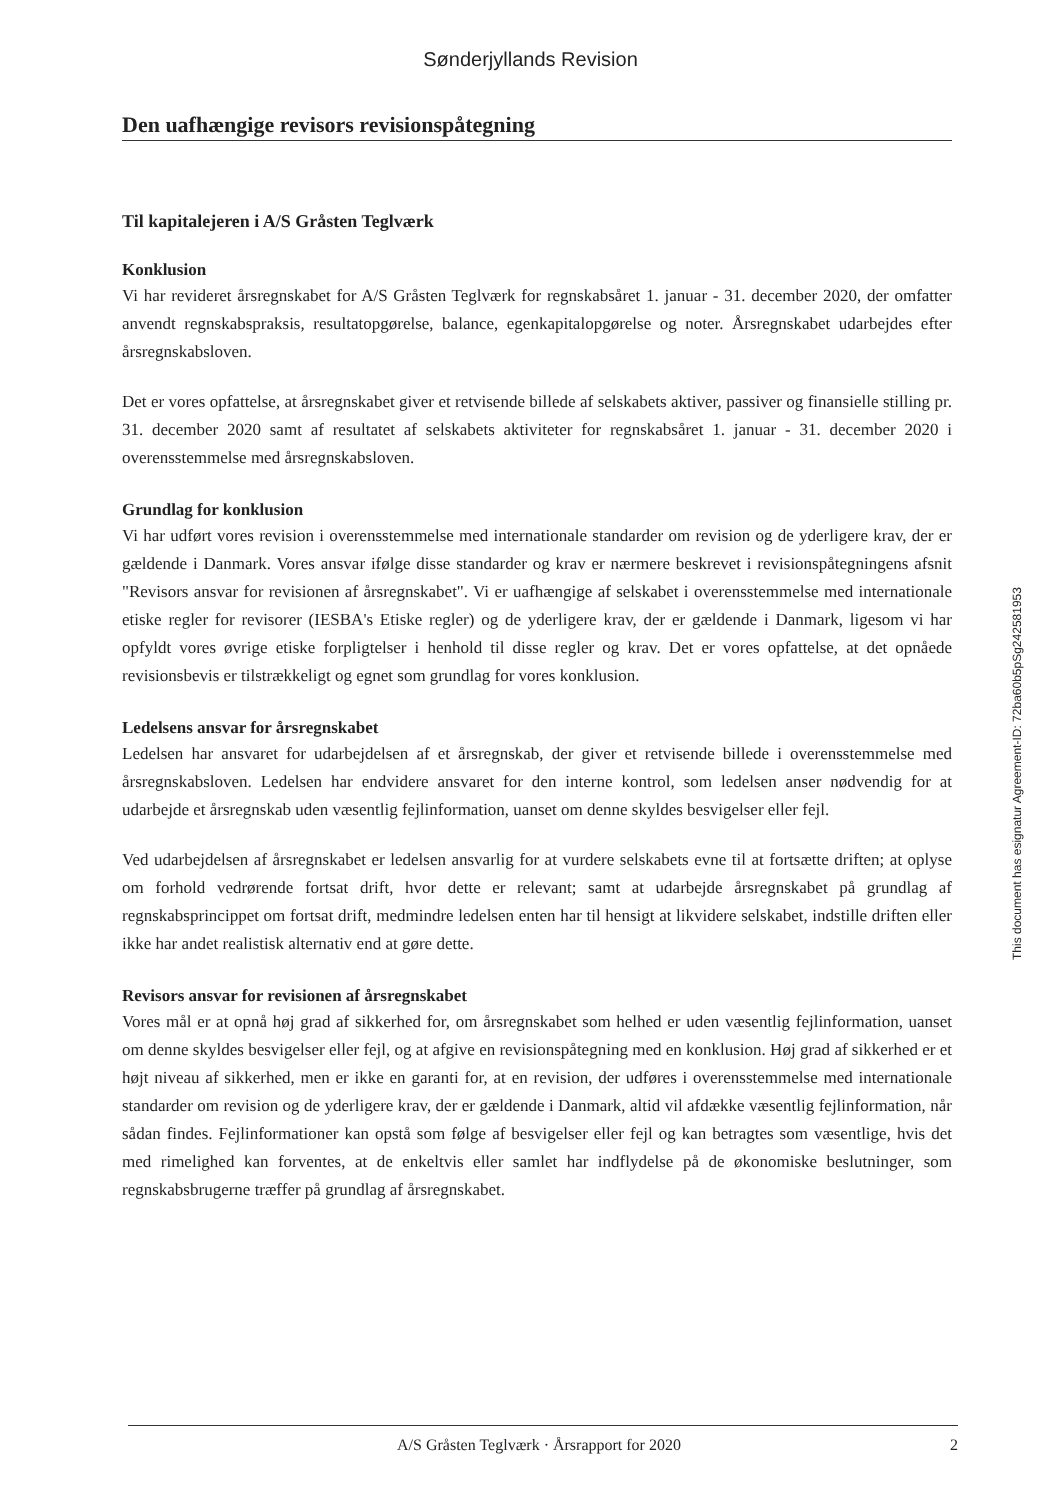Sønderjyllands Revision
Den uafhængige revisors revisionspåtegning
Til kapitalejeren i A/S Gråsten Teglværk
Konklusion
Vi har revideret årsregnskabet for A/S Gråsten Teglværk for regnskabsåret 1. januar - 31. december 2020, der omfatter anvendt regnskabspraksis, resultatopgørelse, balance, egenkapitalopgørelse og noter. Årsregnskabet udarbejdes efter årsregnskabsloven.
Det er vores opfattelse, at årsregnskabet giver et retvisende billede af selskabets aktiver, passiver og finansielle stilling pr. 31. december 2020 samt af resultatet af selskabets aktiviteter for regnskabsåret 1. januar - 31. december 2020 i overensstemmelse med årsregnskabsloven.
Grundlag for konklusion
Vi har udført vores revision i overensstemmelse med internationale standarder om revision og de yderligere krav, der er gældende i Danmark. Vores ansvar ifølge disse standarder og krav er nærmere beskrevet i revisionspåtegningens afsnit "Revisors ansvar for revisionen af årsregnskabet". Vi er uafhængige af selskabet i overensstemmelse med internationale etiske regler for revisorer (IESBA's Etiske regler) og de yderligere krav, der er gældende i Danmark, ligesom vi har opfyldt vores øvrige etiske forpligtelser i henhold til disse regler og krav. Det er vores opfattelse, at det opnåede revisionsbevis er tilstrækkeligt og egnet som grundlag for vores konklusion.
Ledelsens ansvar for årsregnskabet
Ledelsen har ansvaret for udarbejdelsen af et årsregnskab, der giver et retvisende billede i overensstemmelse med årsregnskabsloven. Ledelsen har endvidere ansvaret for den interne kontrol, som ledelsen anser nødvendig for at udarbejde et årsregnskab uden væsentlig fejlinformation, uanset om denne skyldes besvigelser eller fejl.
Ved udarbejdelsen af årsregnskabet er ledelsen ansvarlig for at vurdere selskabets evne til at fortsætte driften; at oplyse om forhold vedrørende fortsat drift, hvor dette er relevant; samt at udarbejde årsregnskabet på grundlag af regnskabsprincippet om fortsat drift, medmindre ledelsen enten har til hensigt at likvidere selskabet, indstille driften eller ikke har andet realistisk alternativ end at gøre dette.
Revisors ansvar for revisionen af årsregnskabet
Vores mål er at opnå høj grad af sikkerhed for, om årsregnskabet som helhed er uden væsentlig fejlinformation, uanset om denne skyldes besvigelser eller fejl, og at afgive en revisionspåtegning med en konklusion. Høj grad af sikkerhed er et højt niveau af sikkerhed, men er ikke en garanti for, at en revision, der udføres i overensstemmelse med internationale standarder om revision og de yderligere krav, der er gældende i Danmark, altid vil afdække væsentlig fejlinformation, når sådan findes. Fejlinformationer kan opstå som følge af besvigelser eller fejl og kan betragtes som væsentlige, hvis det med rimelighed kan forventes, at de enkeltvis eller samlet har indflydelse på de økonomiske beslutninger, som regnskabsbrugerne træffer på grundlag af årsregnskabet.
This document has esignatur Agreement-ID: 72ba60b5pSg242581953
A/S Gråsten Teglværk · Årsrapport for 2020 2